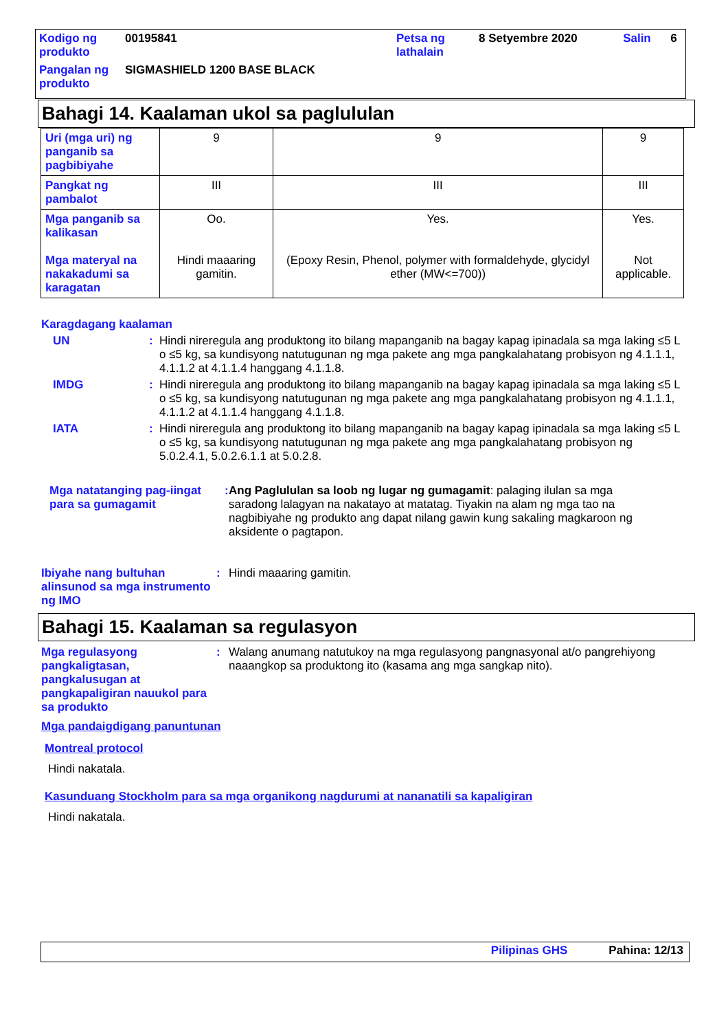| Kodigo ng produkto | 00195841 | Petsa ng lathalain | 8 Setyembre 2020 | Salin | 6 |
| Pangalan ng produkto | SIGMASHIELD 1200 BASE BLACK | | | | |
Bahagi 14. Kaalaman ukol sa paglululan
| Uri (mga uri) ng panganib sa pagbibiyahe | 9 | 9 | 9 |
| Pangkat ng pambalot | III | III | III |
| Mga panganib sa kalikasan Mga materyal na nakakadumi sa karagatan | Oo. Hindi maaaring gamitin. | Yes. (Epoxy Resin, Phenol, polymer with formaldehyde, glycidyl ether (MW<=700)) | Yes. Not applicable. |
Karagdagang kaalaman
UN : Hindi nireregula ang produktong ito bilang mapanganib na bagay kapag ipinadala sa mga laking ≤5 L o ≤5 kg, sa kundisyong natutugunan ng mga pakete ang mga pangkalahatang probisyon ng 4.1.1.1, 4.1.1.2 at 4.1.1.4 hanggang 4.1.1.8.
IMDG : Hindi nireregula ang produktong ito bilang mapanganib na bagay kapag ipinadala sa mga laking ≤5 L o ≤5 kg, sa kundisyong natutugunan ng mga pakete ang mga pangkalahatang probisyon ng 4.1.1.1, 4.1.1.2 at 4.1.1.4 hanggang 4.1.1.8.
IATA : Hindi nireregula ang produktong ito bilang mapanganib na bagay kapag ipinadala sa mga laking ≤5 L o ≤5 kg, sa kundisyong natutugunan ng mga pakete ang mga pangkalahatang probisyon ng 5.0.2.4.1, 5.0.2.6.1.1 at 5.0.2.8.
Mga natatanging pag-iingat para sa gumagamit
:
Ang Paglululan sa loob ng lugar ng gumagamit: palaging ilulan sa mga saradong lalagyan na nakatayo at matatag. Tiyakin na alam ng mga tao na nagbibiyahe ng produkto ang dapat nilang gawin kung sakaling magkaroon ng aksidente o pagtapon.
Ibiyahe nang bultuhan alinsunod sa mga instrumento ng IMO
: Hindi maaaring gamitin.
Bahagi 15. Kaalaman sa regulasyon
Mga regulasyong pangkaligtasan, pangkalusugan at pangkapaligiran nauukol para sa produkto
: Walang anumang natutukoy na mga regulasyong pangnasyonal at/o pangrehiyong naaangkop sa produktong ito (kasama ang mga sangkap nito).
Mga pandaigdigang panuntunan
Montreal protocol
Hindi nakatala.
Kasunduang Stockholm para sa mga organikong nagdurumi at nananatili sa kapaligiran
Hindi nakatala.
Pilipinas GHS Pahina: 12/13